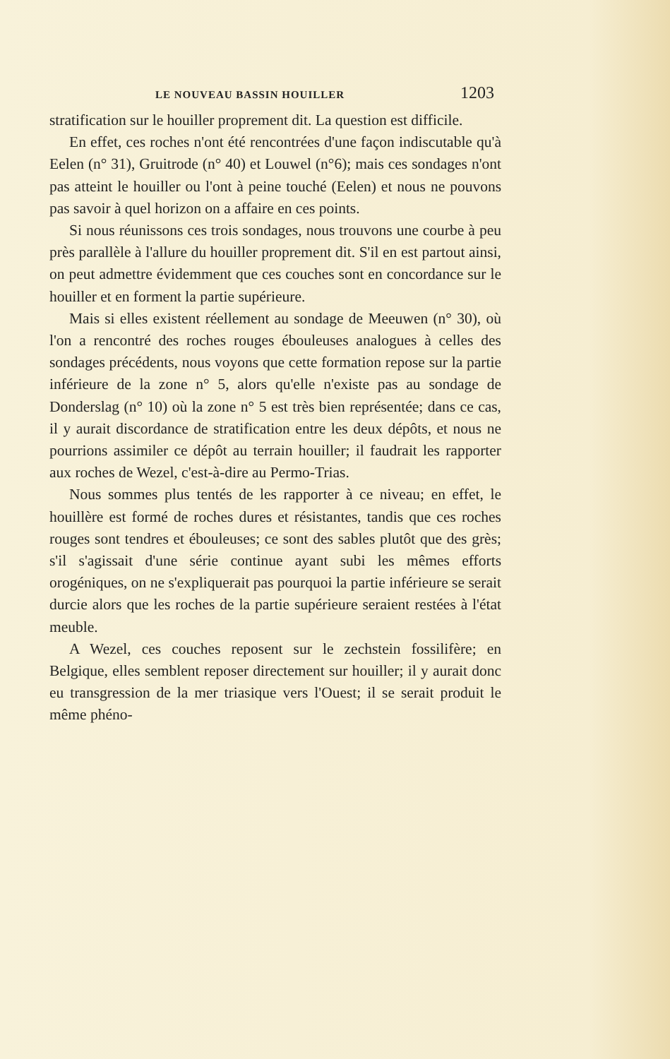LE NOUVEAU BASSIN HOUILLER 1203
stratification sur le houiller proprement dit. La question est difficile.
En effet, ces roches n'ont été rencontrées d'une façon indiscutable qu'à Eelen (n° 31), Gruitrode (n° 40) et Louwel (n°6); mais ces sondages n'ont pas atteint le houiller ou l'ont à peine touché (Eelen) et nous ne pouvons pas savoir à quel horizon on a affaire en ces points.
Si nous réunissons ces trois sondages, nous trouvons une courbe à peu près parallèle à l'allure du houiller proprement dit. S'il en est partout ainsi, on peut admettre évidemment que ces couches sont en concordance sur le houiller et en forment la partie supérieure.
Mais si elles existent réellement au sondage de Meeuwen (n° 30), où l'on a rencontré des roches rouges ébouleuses analogues à celles des sondages précédents, nous voyons que cette formation repose sur la partie inférieure de la zone n° 5, alors qu'elle n'existe pas au sondage de Donderslag (n° 10) où la zone n° 5 est très bien représentée; dans ce cas, il y aurait discordance de stratification entre les deux dépôts, et nous ne pourrions assimiler ce dépôt au terrain houiller; il faudrait les rapporter aux roches de Wezel, c'est-à-dire au Permo-Trias.
Nous sommes plus tentés de les rapporter à ce niveau; en effet, le houillère est formé de roches dures et résistantes, tandis que ces roches rouges sont tendres et ébouleuses; ce sont des sables plutôt que des grès; s'il s'agissait d'une série continue ayant subi les mêmes efforts orogéniques, on ne s'expliquerait pas pourquoi la partie inférieure se serait durcie alors que les roches de la partie supérieure seraient restées à l'état meuble.
A Wezel, ces couches reposent sur le zechstein fossilifère; en Belgique, elles semblent reposer directement sur houiller; il y aurait donc eu transgression de la mer triasique vers l'Ouest; il se serait produit le même phéno-